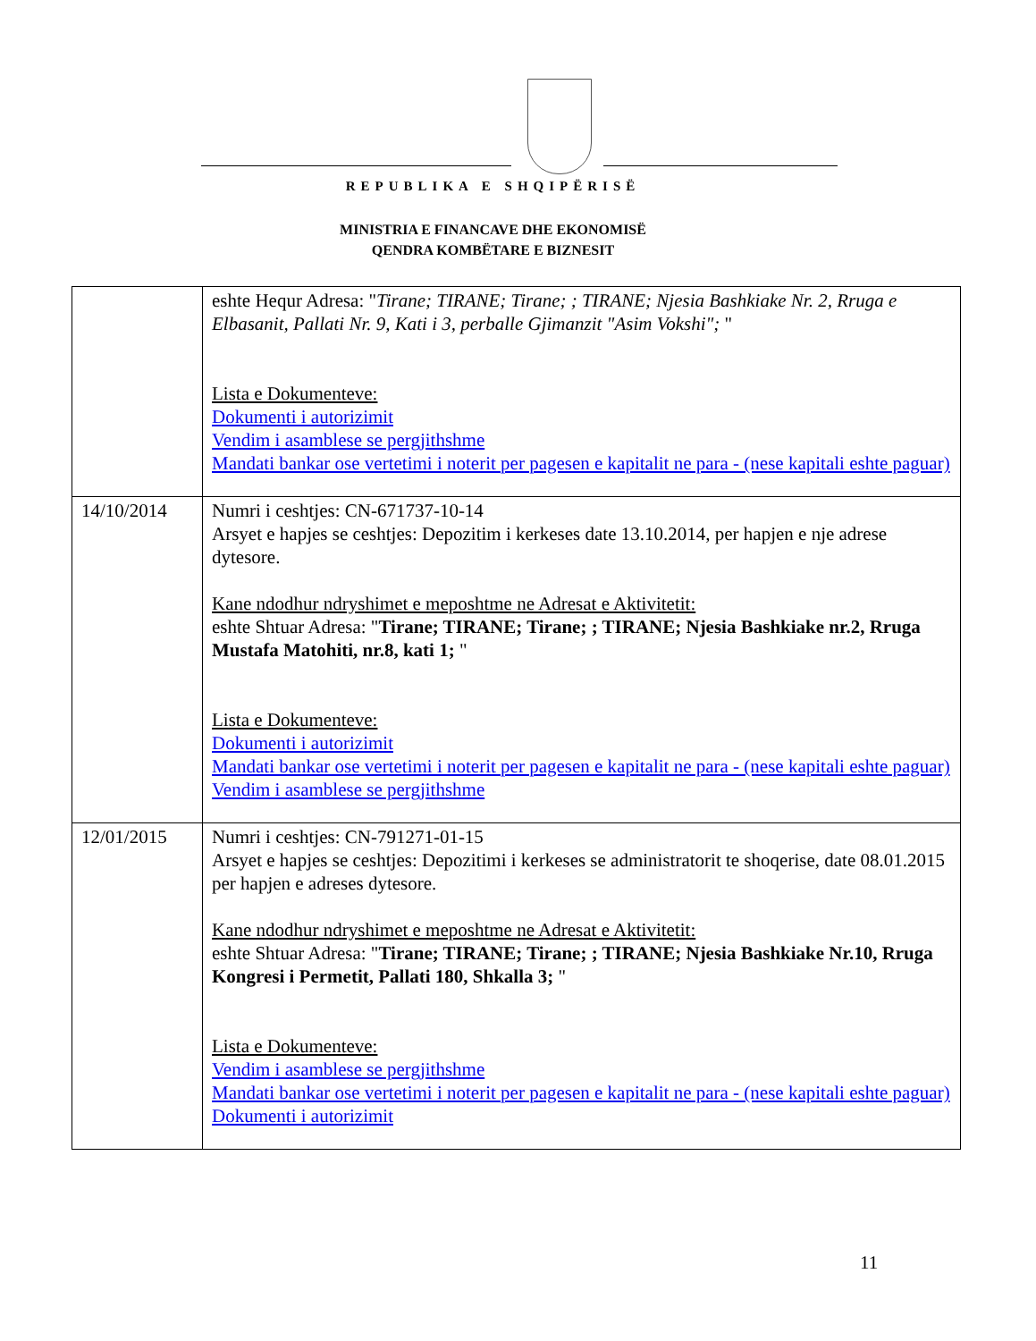REPUBLIKA E SHQIPËRISË
MINISTRIA E FINANCAVE DHE EKONOMISË
QENDRA KOMBËTARE E BIZNESIT
| | eshte Hequr Adresa: " Tirane; TIRANE; Tirane; ; TIRANE; Njesia Bashkiake Nr. 2, Rruga e Elbasanit, Pallati Nr. 9, Kati i 3, perballe Gjimanzit "Asim Vokshi"; " Lista e Dokumenteve: Dokumenti i autorizimit Vendim i asamblese se pergjithshme Mandati bankar ose vertetimi i noterit per pagesen e kapitalit ne para - (nese kapitali eshte paguar) |
| 14/10/2014 | Numri i ceshtjes: CN-671737-10-14 Arsyet e hapjes se ceshtjes: Depozitim i kerkeses date 13.10.2014, per hapjen e nje adrese dytesore. Kane ndodhur ndryshimet e meposhtme ne Adresat e Aktivitetit: eshte Shtuar Adresa: " Tirane; TIRANE; Tirane; ; TIRANE; Njesia Bashkiake nr.2, Rruga Mustafa Matohiti, nr.8, kati 1; " Lista e Dokumenteve: Dokumenti i autorizimit Mandati bankar ose vertetimi i noterit per pagesen e kapitalit ne para - (nese kapitali eshte paguar) Vendim i asamblese se pergjithshme |
| 12/01/2015 | Numri i ceshtjes: CN-791271-01-15 Arsyet e hapjes se ceshtjes: Depozitimi i kerkeses se administratorit te shoqerise, date 08.01.2015 per hapjen e adreses dytesore. Kane ndodhur ndryshimet e meposhtme ne Adresat e Aktivitetit: eshte Shtuar Adresa: " Tirane; TIRANE; Tirane; ; TIRANE; Njesia Bashkiake Nr.10, Rruga Kongresi i Permetit, Pallati 180, Shkalla 3; " Lista e Dokumenteve: Vendim i asamblese se pergjithshme Mandati bankar ose vertetimi i noterit per pagesen e kapitalit ne para - (nese kapitali eshte paguar) Dokumenti i autorizimit |
11